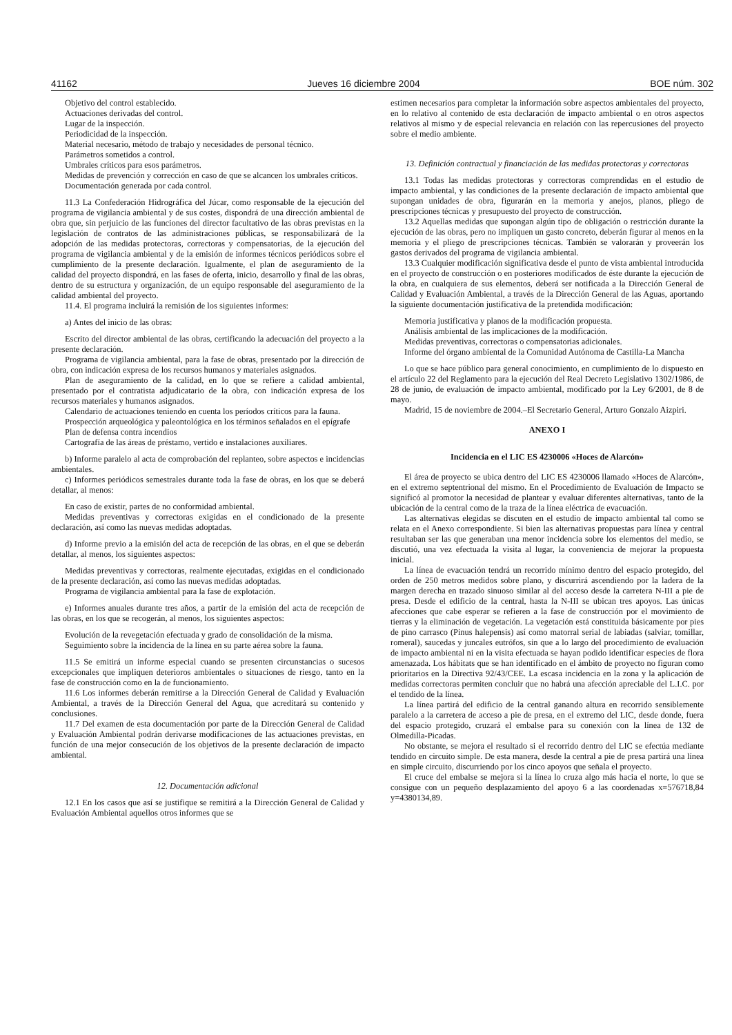41162 Jueves 16 diciembre 2004 BOE núm. 302
Objetivo del control establecido.
Actuaciones derivadas del control.
Lugar de la inspección.
Periodicidad de la inspección.
Material necesario, método de trabajo y necesidades de personal técnico.
Parámetros sometidos a control.
Umbrales críticos para esos parámetros.
Medidas de prevención y corrección en caso de que se alcancen los umbrales críticos.
Documentación generada por cada control.
11.3 La Confederación Hidrográfica del Júcar, como responsable de la ejecución del programa de vigilancia ambiental y de sus costes, dispondrá de una dirección ambiental de obra que, sin perjuicio de las funciones del director facultativo de las obras previstas en la legislación de contratos de las administraciones públicas, se responsabilizará de la adopción de las medidas protectoras, correctoras y compensatorias, de la ejecución del programa de vigilancia ambiental y de la emisión de informes técnicos periódicos sobre el cumplimiento de la presente declaración. Igualmente, el plan de aseguramiento de la calidad del proyecto dispondrá, en las fases de oferta, inicio, desarrollo y final de las obras, dentro de su estructura y organización, de un equipo responsable del aseguramiento de la calidad ambiental del proyecto.
11.4. El programa incluirá la remisión de los siguientes informes:
a) Antes del inicio de las obras:
Escrito del director ambiental de las obras, certificando la adecuación del proyecto a la presente declaración.
Programa de vigilancia ambiental, para la fase de obras, presentado por la dirección de obra, con indicación expresa de los recursos humanos y materiales asignados.
Plan de aseguramiento de la calidad, en lo que se refiere a calidad ambiental, presentado por el contratista adjudicatario de la obra, con indicación expresa de los recursos materiales y humanos asignados.
Calendario de actuaciones teniendo en cuenta los períodos críticos para la fauna.
Prospección arqueológica y paleontológica en los términos señalados en el epígrafe
Plan de defensa contra incendios
Cartografía de las áreas de préstamo, vertido e instalaciones auxiliares.
b) Informe paralelo al acta de comprobación del replanteo, sobre aspectos e incidencias ambientales.
c) Informes periódicos semestrales durante toda la fase de obras, en los que se deberá detallar, al menos:
En caso de existir, partes de no conformidad ambiental.
Medidas preventivas y correctoras exigidas en el condicionado de la presente declaración, así como las nuevas medidas adoptadas.
d) Informe previo a la emisión del acta de recepción de las obras, en el que se deberán detallar, al menos, los siguientes aspectos:
Medidas preventivas y correctoras, realmente ejecutadas, exigidas en el condicionado de la presente declaración, así como las nuevas medidas adoptadas.
Programa de vigilancia ambiental para la fase de explotación.
e) Informes anuales durante tres años, a partir de la emisión del acta de recepción de las obras, en los que se recogerán, al menos, los siguientes aspectos:
Evolución de la revegetación efectuada y grado de consolidación de la misma.
Seguimiento sobre la incidencia de la línea en su parte aérea sobre la fauna.
11.5 Se emitirá un informe especial cuando se presenten circunstancias o sucesos excepcionales que impliquen deterioros ambientales o situaciones de riesgo, tanto en la fase de construcción como en la de funcionamiento.
11.6 Los informes deberán remitirse a la Dirección General de Calidad y Evaluación Ambiental, a través de la Dirección General del Agua, que acreditará su contenido y conclusiones.
11.7 Del examen de esta documentación por parte de la Dirección General de Calidad y Evaluación Ambiental podrán derivarse modificaciones de las actuaciones previstas, en función de una mejor consecución de los objetivos de la presente declaración de impacto ambiental.
12. Documentación adicional
12.1 En los casos que así se justifique se remitirá a la Dirección General de Calidad y Evaluación Ambiental aquellos otros informes que se
estimen necesarios para completar la información sobre aspectos ambientales del proyecto, en lo relativo al contenido de esta declaración de impacto ambiental o en otros aspectos relativos al mismo y de especial relevancia en relación con las repercusiones del proyecto sobre el medio ambiente.
13. Definición contractual y financiación de las medidas protectoras y correctoras
13.1 Todas las medidas protectoras y correctoras comprendidas en el estudio de impacto ambiental, y las condiciones de la presente declaración de impacto ambiental que supongan unidades de obra, figurarán en la memoria y anejos, planos, pliego de prescripciones técnicas y presupuesto del proyecto de construcción.
13.2 Aquellas medidas que supongan algún tipo de obligación o restricción durante la ejecución de las obras, pero no impliquen un gasto concreto, deberán figurar al menos en la memoria y el pliego de prescripciones técnicas. También se valorarán y proveerán los gastos derivados del programa de vigilancia ambiental.
13.3 Cualquier modificación significativa desde el punto de vista ambiental introducida en el proyecto de construcción o en posteriores modificados de éste durante la ejecución de la obra, en cualquiera de sus elementos, deberá ser notificada a la Dirección General de Calidad y Evaluación Ambiental, a través de la Dirección General de las Aguas, aportando la siguiente documentación justificativa de la pretendida modificación:
Memoria justificativa y planos de la modificación propuesta.
Análisis ambiental de las implicaciones de la modificación.
Medidas preventivas, correctoras o compensatorias adicionales.
Informe del órgano ambiental de la Comunidad Autónoma de Castilla-La Mancha
Lo que se hace público para general conocimiento, en cumplimiento de lo dispuesto en el artículo 22 del Reglamento para la ejecución del Real Decreto Legislativo 1302/1986, de 28 de junio, de evaluación de impacto ambiental, modificado por la Ley 6/2001, de 8 de mayo.
Madrid, 15 de noviembre de 2004.–El Secretario General, Arturo Gonzalo Aizpiri.
ANEXO I
Incidencia en el LIC ES 4230006 «Hoces de Alarcón»
El área de proyecto se ubica dentro del LIC ES 4230006 llamado «Hoces de Alarcón», en el extremo septentrional del mismo. En el Procedimiento de Evaluación de Impacto se significó al promotor la necesidad de plantear y evaluar diferentes alternativas, tanto de la ubicación de la central como de la traza de la línea eléctrica de evacuación.
Las alternativas elegidas se discuten en el estudio de impacto ambiental tal como se relata en el Anexo correspondiente. Si bien las alternativas propuestas para línea y central resultaban ser las que generaban una menor incidencia sobre los elementos del medio, se discutió, una vez efectuada la visita al lugar, la conveniencia de mejorar la propuesta inicial.
La línea de evacuación tendrá un recorrido mínimo dentro del espacio protegido, del orden de 250 metros medidos sobre plano, y discurrirá ascendiendo por la ladera de la margen derecha en trazado sinuoso similar al del acceso desde la carretera N-III a pie de presa. Desde el edificio de la central, hasta la N-III se ubican tres apoyos. Las únicas afecciones que cabe esperar se refieren a la fase de construcción por el movimiento de tierras y la eliminación de vegetación. La vegetación está constituida básicamente por pies de pino carrasco (Pinus halepensis) así como matorral serial de labiadas (salviar, tomillar, romeral), saucedas y juncales eutrófos, sin que a lo largo del procedimiento de evaluación de impacto ambiental ni en la visita efectuada se hayan podido identificar especies de flora amenazada. Los hábitats que se han identificado en el ámbito de proyecto no figuran como prioritarios en la Directiva 92/43/CEE. La escasa incidencia en la zona y la aplicación de medidas correctoras permiten concluir que no habrá una afección apreciable del L.I.C. por el tendido de la línea.
La línea partirá del edificio de la central ganando altura en recorrido sensiblemente paralelo a la carretera de acceso a pie de presa, en el extremo del LIC, desde donde, fuera del espacio protegido, cruzará el embalse para su conexión con la línea de 132 de Olmedilla-Picadas.
No obstante, se mejora el resultado si el recorrido dentro del LIC se efectúa mediante tendido en circuito simple. De esta manera, desde la central a pie de presa partirá una línea en simple circuito, discurriendo por los cinco apoyos que señala el proyecto.
El cruce del embalse se mejora si la línea lo cruza algo más hacia el norte, lo que se consigue con un pequeño desplazamiento del apoyo 6 a las coordenadas x=576718,84 y=4380134,89.